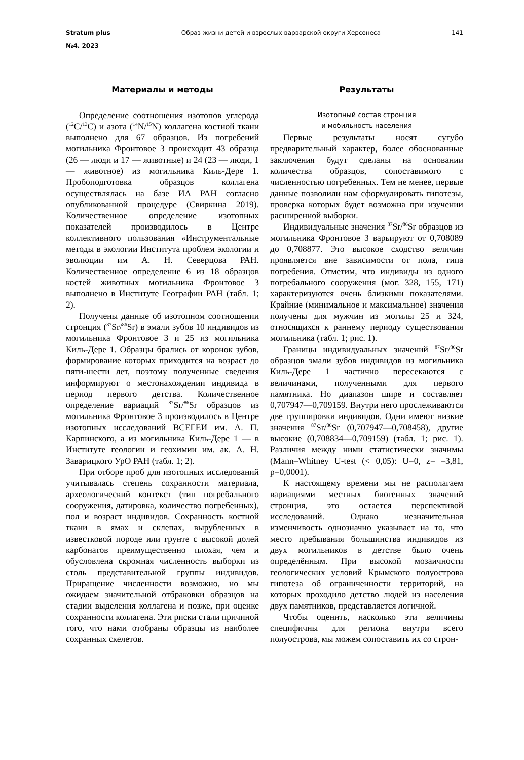Stratum plus Образ жизни детей и взрослых варварской округи Херсонеса 141
№4. 2023
Материалы и методы
Определение соотношения изотопов углерода (<sup>12</sup>C/<sup>13</sup>C) и азота (<sup>14</sup>N/<sup>15</sup>N) коллагена костной ткани выполнено для 67 образцов. Из погребений могильника Фронтовое 3 происходит 43 образца (26 — люди и 17 — животные) и 24 (23 — люди, 1 — животное) из могильника Киль-Дере 1. Пробоподготовка образцов коллагена осуществлялась на базе ИА РАН согласно опубликованной процедуре (Свиркина 2019). Количественное определение изотопных показателей производилось в Центре коллективного пользования «Инструментальные методы в экологии Института проблем экологии и эволюции им А. Н. Северцова РАН. Количественное определение 6 из 18 образцов костей животных могильника Фронтовое 3 выполнено в Институте Географии РАН (табл. 1; 2).
Получены данные об изотопном соотношении стронция (<sup>87</sup>Sr/<sup>86</sup>Sr) в эмали зубов 10 индивидов из могильника Фронтовое 3 и 25 из могильника Киль-Дере 1. Образцы брались от коронок зубов, формирование которых приходится на возраст до пяти-шести лет, поэтому полученные сведения информируют о местонахождении индивида в период первого детства. Количественное определение вариаций <sup>87</sup>Sr/<sup>86</sup>Sr образцов из могильника Фронтовое 3 производилось в Центре изотопных исследований ВСЕГЕИ им. А. П. Карпинского, а из могильника Киль-Дере 1 — в Институте геологии и геохимии им. ак. А. Н. Заварицкого УрО РАН (табл. 1; 2).
При отборе проб для изотопных исследований учитывалась степень сохранности материала, археологический контекст (тип погребального сооружения, датировка, количество погребенных), пол и возраст индивидов. Сохранность костной ткани в ямах и склепах, вырубленных в известковой породе или грунте с высокой долей карбонатов преимущественно плохая, чем и обусловлена скромная численность выборки из столь представительной группы индивидов. Приращение численности возможно, но мы ожидаем значительной отбраковки образцов на стадии выделения коллагена и позже, при оценке сохранности коллагена. Эти риски стали причиной того, что нами отобраны образцы из наиболее сохранных скелетов.
Результаты
Изотопный состав стронция
и мобильность населения
Первые результаты носят сугубо предварительный характер, более обоснованные заключения будут сделаны на основании количества образцов, сопоставимого с численностью погребенных. Тем не менее, первые данные позволили нам сформулировать гипотезы, проверка которых будет возможна при изучении расширенной выборки.
Индивидуальные значения <sup>87</sup>Sr/<sup>86</sup>Sr образцов из могильника Фронтовое 3 варьируют от 0,708089 до 0,708877. Это высокое сходство величин проявляется вне зависимости от пола, типа погребения. Отметим, что индивиды из одного погребального сооружения (мог. 328, 155, 171) характеризуются очень близкими показателями. Крайние (минимальное и максимальное) значения получены для мужчин из могилы 25 и 324, относящихся к раннему периоду существования могильника (табл. 1; рис. 1).
Границы индивидуальных значений <sup>87</sup>Sr/<sup>86</sup>Sr образцов эмали зубов индивидов из могильника Киль-Дере 1 частично пересекаются с величинами, полученными для первого памятника. Но диапазон шире и составляет 0,707947—0,709159. Внутри него прослеживаются две группировки индивидов. Одни имеют низкие значения <sup>87</sup>Sr/<sup>86</sup>Sr (0,707947—0,708458), другие высокие (0,708834—0,709159) (табл. 1; рис. 1). Различия между ними статистически значимы (Mann–Whitney U-test (< 0,05): U=0, z= –3,81, p=0,0001).
К настоящему времени мы не располагаем вариациями местных биогенных значений стронция, это остается перспективой исследований. Однако незначительная изменчивость однозначно указывает на то, что место пребывания большинства индивидов из двух могильников в детстве было очень определённым. При высокой мозаичности геологических условий Крымского полуострова гипотеза об ограниченности территорий, на которых проходило детство людей из населения двух памятников, представляется логичной.
Чтобы оценить, насколько эти величины специфичны для региона внутри всего полуострова, мы можем сопоставить их со строн-